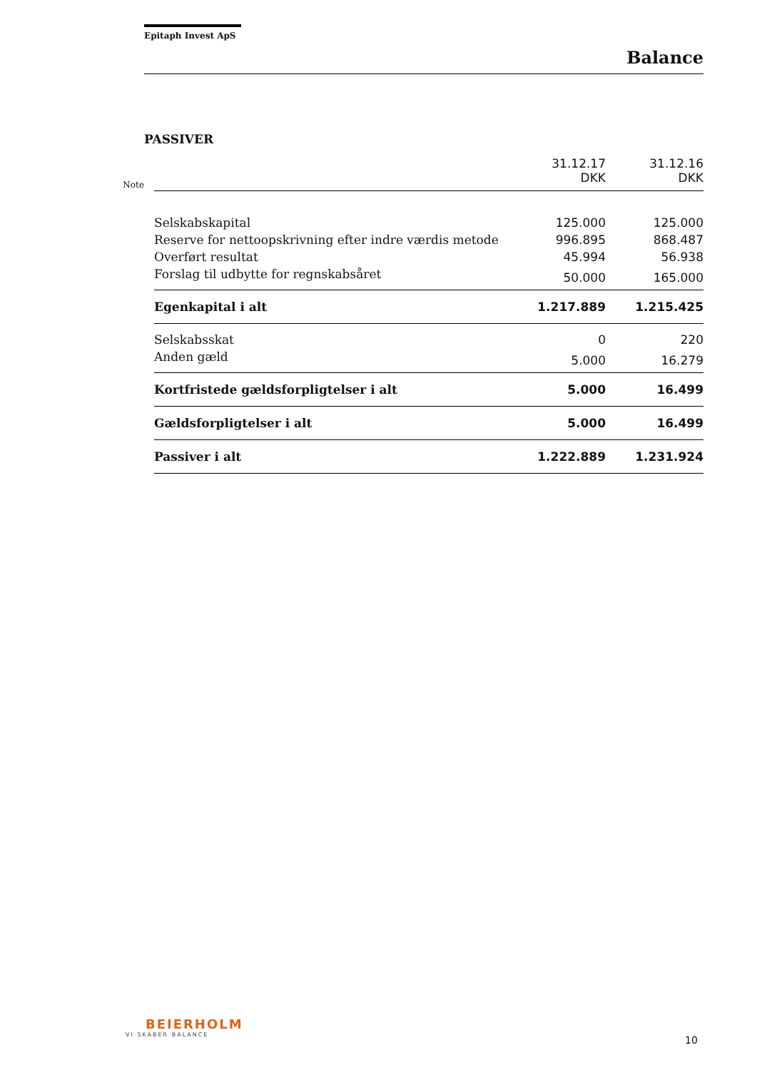Epitaph Invest ApS
Balance
PASSIVER
| Note | | 31.12.17 DKK | 31.12.16 DKK |
| | Selskabskapital | 125.000 | 125.000 |
| | Reserve for nettoopskrivning efter indre værdis metode | 996.895 | 868.487 |
| | Overført resultat | 45.994 | 56.938 |
| | Forslag til udbytte for regnskabsåret | 50.000 | 165.000 |
| | Egenkapital i alt | 1.217.889 | 1.215.425 |
| | Selskabsskat | 0 | 220 |
| | Anden gæld | 5.000 | 16.279 |
| | Kortfristede gældsforpligtelser i alt | 5.000 | 16.499 |
| | Gældsforpligtelser i alt | 5.000 | 16.499 |
| | Passiver i alt | 1.222.889 | 1.231.924 |
BEIERHOLM
VI SKABER BALANCE
10